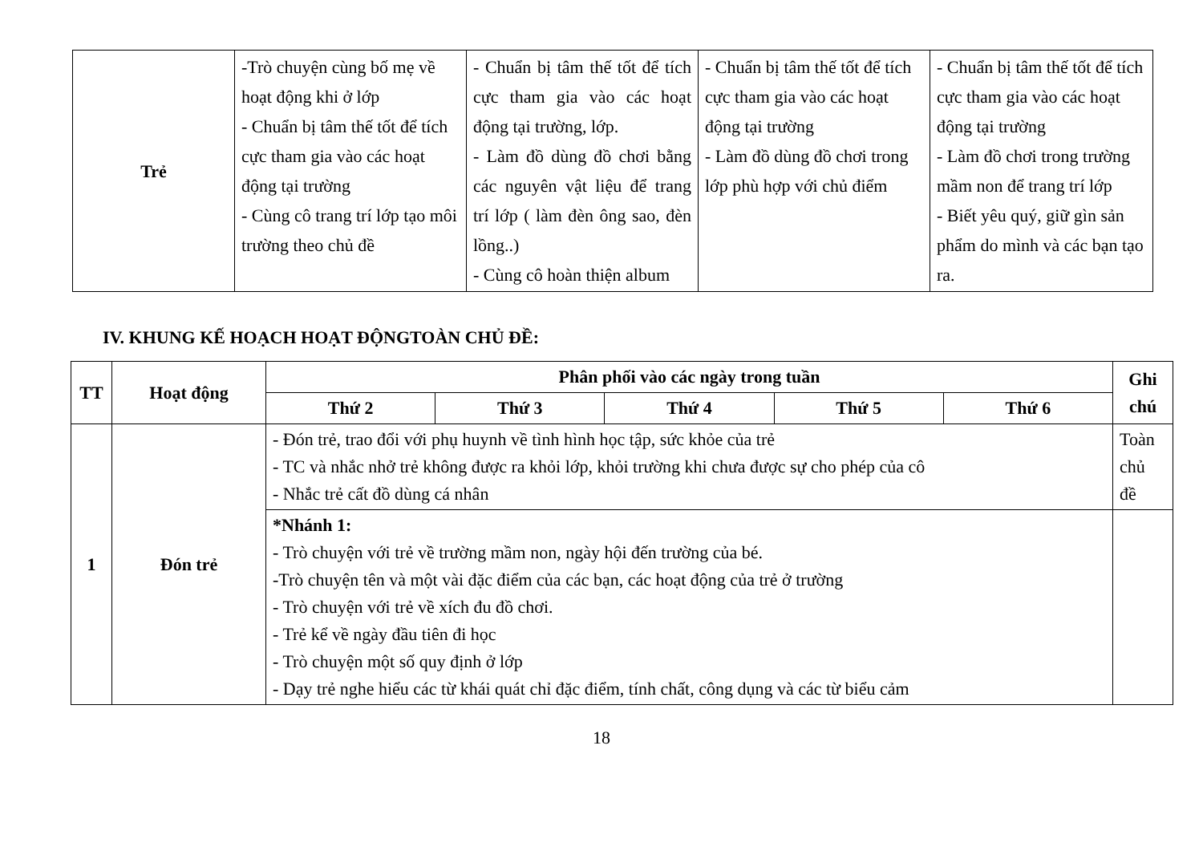| Trẻ | -Trò chuyện cùng bố mẹ về hoạt động khi ở lớp - Chuẩn bị tâm thế tốt để tích cực tham gia vào các hoạt động tại trường - Cùng cô trang trí lớp tạo môi trường theo chủ đề | - Chuẩn bị tâm thế tốt để tích cực tham gia vào các hoạt động tại trường, lớp. - Làm đồ dùng đồ chơi bằng các nguyên vật liệu để trang trí lớp ( làm đèn ông sao, đèn lồng..) - Cùng cô hoàn thiện album | - Chuẩn bị tâm thế tốt để tích cực tham gia vào các hoạt động tại trường - Làm đồ dùng đồ chơi trong lớp phù hợp với chủ điểm | - Chuẩn bị tâm thế tốt để tích cực tham gia vào các hoạt động tại trường - Làm đồ chơi trong trường mầm non để trang trí lớp - Biết yêu quý, giữ gìn sản phẩm do mình và các bạn tạo ra. |
IV. KHUNG KẾ HOẠCH HOẠT ĐỘNGTOÀN CHỦ ĐỀ:
| TT | Hoạt động | Phân phối vào các ngày trong tuần | | | | | Ghi chú |
| --- | --- | --- | --- | --- | --- | --- | --- |
| | | Thứ 2 | Thứ 3 | Thứ 4 | Thứ 5 | Thứ 6 | |
| 1 | Đón trẻ | - Đón trẻ, trao đổi với phụ huynh về tình hình học tập, sức khỏe của trẻ - TC và nhắc nhở trẻ không được ra khỏi lớp, khỏi trường khi chưa được sự cho phép của cô - Nhắc trẻ cất đồ dùng cá nhân | | | | | Toàn chủ đề |
| | | *Nhánh 1: - Trò chuyện với trẻ về trường mầm non, ngày hội đến trường của bé. -Trò chuyện tên và một vài đặc điểm của các bạn, các hoạt động của trẻ ở trường - Trò chuyện với trẻ về xích đu đồ chơi. - Trẻ kể về ngày đầu tiên đi học - Trò chuyện một số quy định ở lớp - Dạy trẻ nghe hiểu các từ khái quát chỉ đặc điểm, tính chất, công dụng và các từ biểu cảm | | | | | |
18